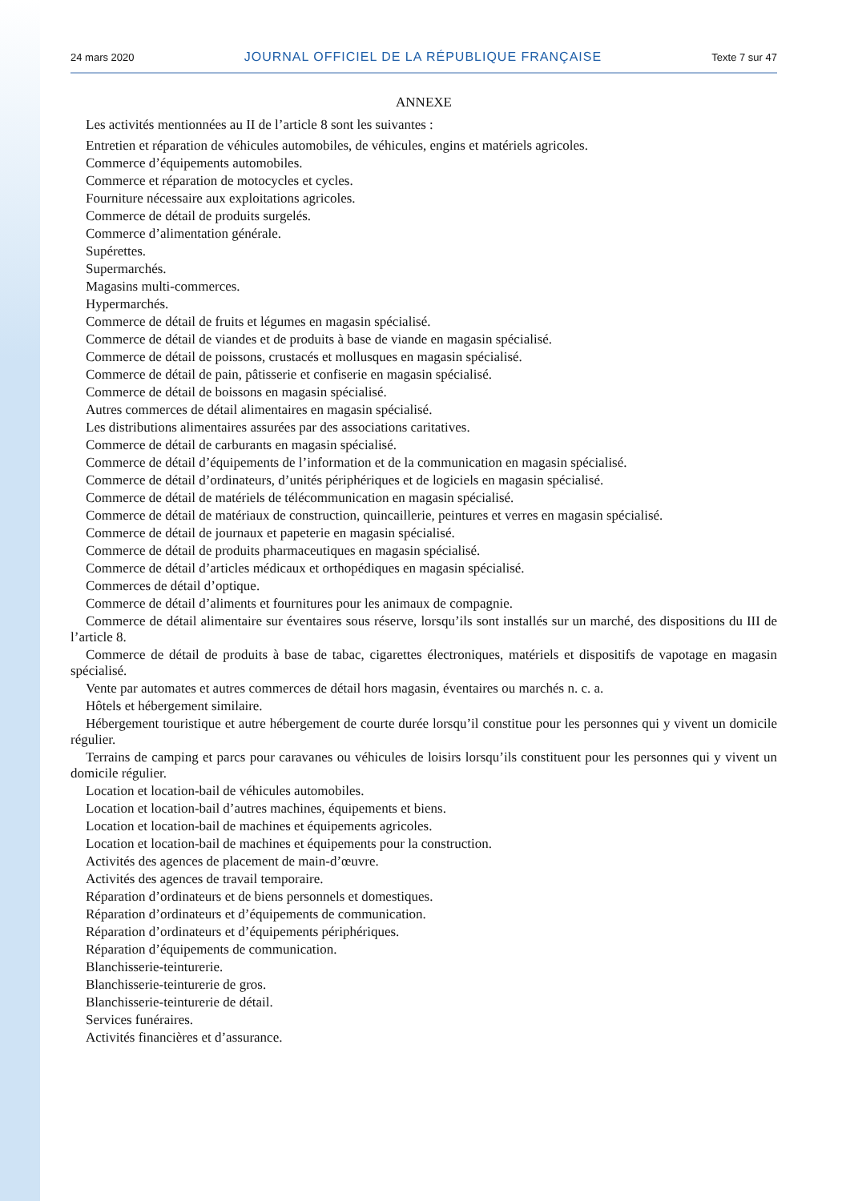24 mars 2020 JOURNAL OFFICIEL DE LA RÉPUBLIQUE FRANÇAISE Texte 7 sur 47
ANNEXE
Les activités mentionnées au II de l’article 8 sont les suivantes :
Entretien et réparation de véhicules automobiles, de véhicules, engins et matériels agricoles.
Commerce d’équipements automobiles.
Commerce et réparation de motocycles et cycles.
Fourniture nécessaire aux exploitations agricoles.
Commerce de détail de produits surgelés.
Commerce d’alimentation générale.
Supérettes.
Supermarchés.
Magasins multi-commerces.
Hypermarchés.
Commerce de détail de fruits et légumes en magasin spécialisé.
Commerce de détail de viandes et de produits à base de viande en magasin spécialisé.
Commerce de détail de poissons, crustacés et mollusques en magasin spécialisé.
Commerce de détail de pain, pâtisserie et confiserie en magasin spécialisé.
Commerce de détail de boissons en magasin spécialisé.
Autres commerces de détail alimentaires en magasin spécialisé.
Les distributions alimentaires assurées par des associations caritatives.
Commerce de détail de carburants en magasin spécialisé.
Commerce de détail d’équipements de l’information et de la communication en magasin spécialisé.
Commerce de détail d’ordinateurs, d’unités périphériques et de logiciels en magasin spécialisé.
Commerce de détail de matériels de télécommunication en magasin spécialisé.
Commerce de détail de matériaux de construction, quincaillerie, peintures et verres en magasin spécialisé.
Commerce de détail de journaux et papeterie en magasin spécialisé.
Commerce de détail de produits pharmaceutiques en magasin spécialisé.
Commerce de détail d’articles médicaux et orthopédiques en magasin spécialisé.
Commerces de détail d’optique.
Commerce de détail d’aliments et fournitures pour les animaux de compagnie.
Commerce de détail alimentaire sur éventaires sous réserve, lorsqu’ils sont installés sur un marché, des dispositions du III de l’article 8.
Commerce de détail de produits à base de tabac, cigarettes électroniques, matériels et dispositifs de vapotage en magasin spécialisé.
Vente par automates et autres commerces de détail hors magasin, éventaires ou marchés n. c. a.
Hôtels et hébergement similaire.
Hébergement touristique et autre hébergement de courte durée lorsqu’il constitue pour les personnes qui y vivent un domicile régulier.
Terrains de camping et parcs pour caravanes ou véhicules de loisirs lorsqu’ils constituent pour les personnes qui y vivent un domicile régulier.
Location et location-bail de véhicules automobiles.
Location et location-bail d’autres machines, équipements et biens.
Location et location-bail de machines et équipements agricoles.
Location et location-bail de machines et équipements pour la construction.
Activités des agences de placement de main-d’œuvre.
Activités des agences de travail temporaire.
Réparation d’ordinateurs et de biens personnels et domestiques.
Réparation d’ordinateurs et d’équipements de communication.
Réparation d’ordinateurs et d’équipements périphériques.
Réparation d’équipements de communication.
Blanchisserie-teinturerie.
Blanchisserie-teinturerie de gros.
Blanchisserie-teinturerie de détail.
Services funéraires.
Activités financières et d’assurance.